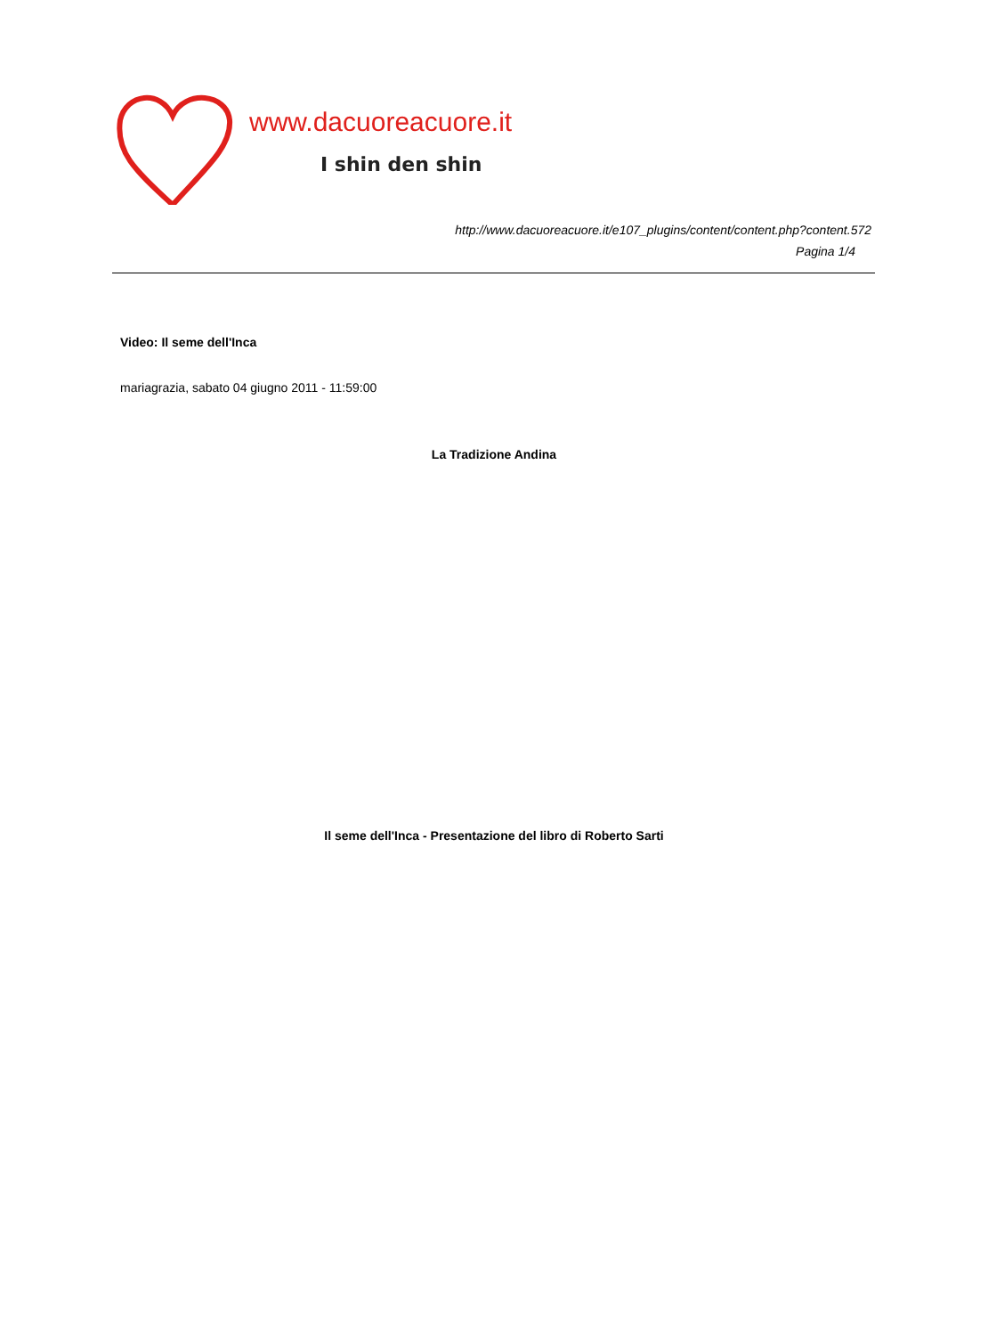www.dacuoreacuore.it
I shin den shin
http://www.dacuoreacuore.it/e107_plugins/content/content.php?content.572
Pagina 1/4
Video: Il seme dell'Inca
mariagrazia, sabato 04 giugno 2011 - 11:59:00
La Tradizione Andina
Il seme dell'Inca - Presentazione del libro di Roberto Sarti